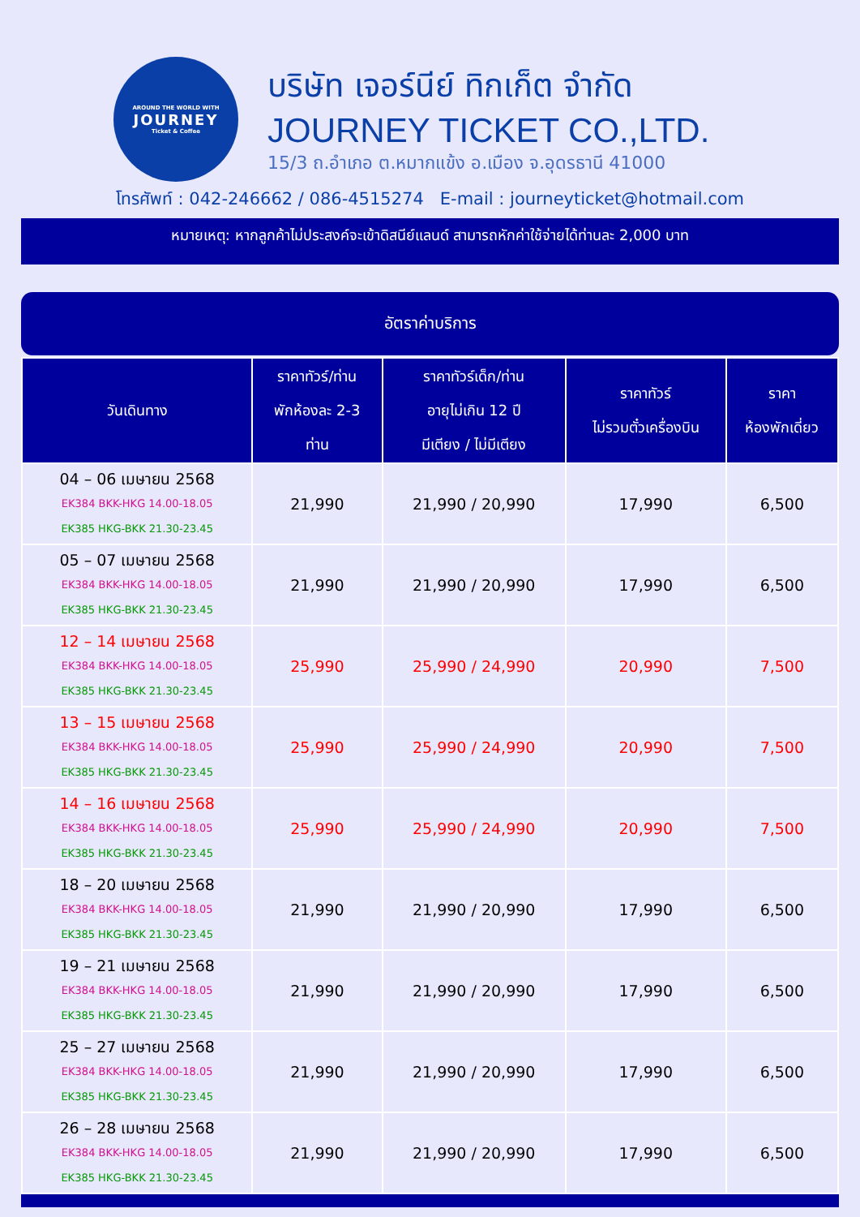AROUND THE WORLD WITH
JOURNEY
Ticket & Coffee
บริษัท เจอร์นีย์ ทิกเก็ต จำกัด
JOURNEY TICKET CO.,LTD.
15/3 ถ.อำเภอ ต.หมากแข้ง อ.เมือง จ.อุดรธานี 41000
โทรศัพท์ : 042-246662 / 086-4515274 E-mail : journeyticket@hotmail.com
หมายเหตุ: หากลูกค้าไม่ประสงค์จะเข้าดิสนีย์แลนด์ สามารถหักค่าใช้จ่ายได้ท่านละ 2,000 บาท
อัตราค่าบริการ
| วันเดินทาง | ราคาทัวร์/ท่าน พักห้องละ 2-3 ท่าน | ราคาทัวร์เด็ก/ท่าน อายุไม่เกิน 12 ปี มีเตียง / ไม่มีเตียง | ราคาทัวร์ ไม่รวมตั๋วเครื่องบิน | ราคา ห้องพักเดี่ยว |
| --- | --- | --- | --- | --- |
| 04 – 06 เมษายน 2568 EK384 BKK-HKG 14.00-18.05 EK385 HKG-BKK 21.30-23.45 | 21,990 | 21,990 / 20,990 | 17,990 | 6,500 |
| 05 – 07 เมษายน 2568 EK384 BKK-HKG 14.00-18.05 EK385 HKG-BKK 21.30-23.45 | 21,990 | 21,990 / 20,990 | 17,990 | 6,500 |
| 12 – 14 เมษายน 2568 EK384 BKK-HKG 14.00-18.05 EK385 HKG-BKK 21.30-23.45 | 25,990 | 25,990 / 24,990 | 20,990 | 7,500 |
| 13 – 15 เมษายน 2568 EK384 BKK-HKG 14.00-18.05 EK385 HKG-BKK 21.30-23.45 | 25,990 | 25,990 / 24,990 | 20,990 | 7,500 |
| 14 – 16 เมษายน 2568 EK384 BKK-HKG 14.00-18.05 EK385 HKG-BKK 21.30-23.45 | 25,990 | 25,990 / 24,990 | 20,990 | 7,500 |
| 18 – 20 เมษายน 2568 EK384 BKK-HKG 14.00-18.05 EK385 HKG-BKK 21.30-23.45 | 21,990 | 21,990 / 20,990 | 17,990 | 6,500 |
| 19 – 21 เมษายน 2568 EK384 BKK-HKG 14.00-18.05 EK385 HKG-BKK 21.30-23.45 | 21,990 | 21,990 / 20,990 | 17,990 | 6,500 |
| 25 – 27 เมษายน 2568 EK384 BKK-HKG 14.00-18.05 EK385 HKG-BKK 21.30-23.45 | 21,990 | 21,990 / 20,990 | 17,990 | 6,500 |
| 26 – 28 เมษายน 2568 EK384 BKK-HKG 14.00-18.05 EK385 HKG-BKK 21.30-23.45 | 21,990 | 21,990 / 20,990 | 17,990 | 6,500 |